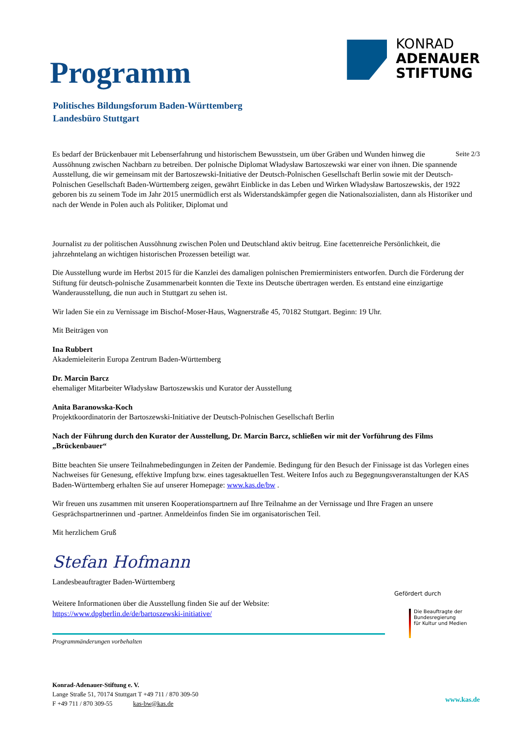Programm
KONRAD
ADENAUER
STIFTUNG
Politisches Bildungsforum Baden-Württemberg
Landesbüro Stuttgart
Seite 2/3 Es bedarf der Brückenbauer mit Lebenserfahrung und historischem Bewusstsein, um über Gräben und Wunden hinweg die Aussöhnung zwischen Nachbarn zu betreiben. Der polnische Diplomat Władysław Bartoszewski war einer von ihnen. Die spannende Ausstellung, die wir gemeinsam mit der Bartoszewski-Initiative der Deutsch-Polnischen Gesellschaft Berlin sowie mit der Deutsch-Polnischen Gesellschaft Baden-Württemberg zeigen, gewährt Einblicke in das Leben und Wirken Władysław Bartoszewskis, der 1922 geboren bis zu seinem Tode im Jahr 2015 unermüdlich erst als Widerstandskämpfer gegen die Nationalsozialisten, dann als Historiker und nach der Wende in Polen auch als Politiker, Diplomat und
Journalist zu der politischen Aussöhnung zwischen Polen und Deutschland aktiv beitrug. Eine facettenreiche Persönlichkeit, die jahrzehntelang an wichtigen historischen Prozessen beteiligt war.
Die Ausstellung wurde im Herbst 2015 für die Kanzlei des damaligen polnischen Premierministers entworfen. Durch die Förderung der Stiftung für deutsch-polnische Zusammenarbeit konnten die Texte ins Deutsche übertragen werden. Es entstand eine einzigartige Wanderausstellung, die nun auch in Stuttgart zu sehen ist.
Wir laden Sie ein zu Vernissage im Bischof-Moser-Haus, Wagnerstraße 45, 70182 Stuttgart. Beginn: 19 Uhr.
Mit Beiträgen von
Ina Rubbert
Akademieleiterin Europa Zentrum Baden-Württemberg
Dr. Marcin Barcz
ehemaliger Mitarbeiter Władysław Bartoszewskis und Kurator der Ausstellung
Anita Baranowska-Koch
Projektkoordinatorin der Bartoszewski-Initiative der Deutsch-Polnischen Gesellschaft Berlin
Nach der Führung durch den Kurator der Ausstellung, Dr. Marcin Barcz, schließen wir mit der Vorführung des Films „Brückenbauer“
Bitte beachten Sie unsere Teilnahmebedingungen in Zeiten der Pandemie. Bedingung für den Besuch der Finissage ist das Vorlegen eines Nachweises für Genesung, effektive Impfung bzw. eines tagesaktuellen Test. Weitere Infos auch zu Begegnungsveranstaltungen der KAS Baden-Württemberg erhalten Sie auf unserer Homepage: www.kas.de/bw .
Wir freuen uns zusammen mit unseren Kooperationspartnern auf Ihre Teilnahme an der Vernissage und Ihre Fragen an unsere Gesprächspartnerinnen und -partner. Anmeldeinfos finden Sie im organisatorischen Teil.
Mit herzlichem Gruß
Stefan Hofmann
Landesbeauftragter Baden-Württemberg
Weitere Informationen über die Ausstellung finden Sie auf der Website:
https://www.dpgberlin.de/de/bartoszewski-initiative/
Programmänderungen vorbehalten
Konrad-Adenauer-Stiftung e. V.
Lange Straße 51, 70174 Stuttgart T +49 711 / 870 309-50
F +49 711 / 870 309-55 kas-bw@kas.de
Gefördert durch
Die Beauftragte der Bundesregierung
für Kultur und Medien
www.kas.de